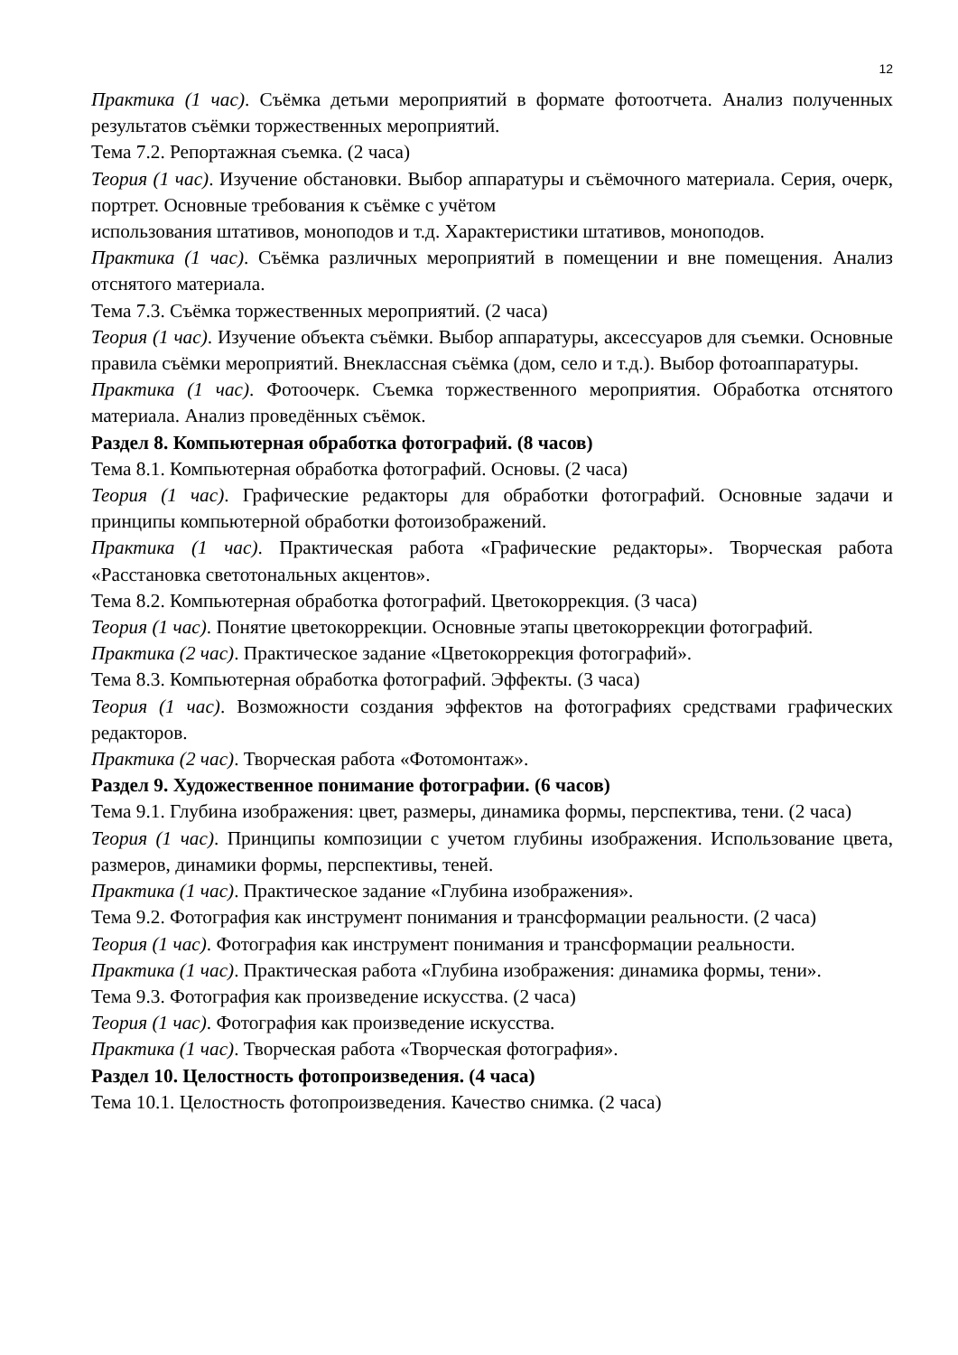12
Практика (1 час). Съёмка детьми мероприятий в формате фотоотчета. Анализ полученных результатов съёмки торжественных мероприятий.
Тема 7.2. Репортажная съемка. (2 часа)
Теория (1 час). Изучение обстановки. Выбор аппаратуры и съёмочного материала. Серия, очерк, портрет. Основные требования к съёмке с учётом
использования штативов, моноподов и т.д. Характеристики штативов, моноподов.
Практика (1 час). Съёмка различных мероприятий в помещении и вне помещения. Анализ отснятого материала.
Тема 7.3. Съёмка торжественных мероприятий. (2 часа)
Теория (1 час). Изучение объекта съёмки. Выбор аппаратуры, аксессуаров для съемки. Основные правила съёмки мероприятий. Внеклассная съёмка (дом, село и т.д.). Выбор фотоаппаратуры.
Практика (1 час). Фотоочерк. Съемка торжественного мероприятия. Обработка отснятого материала. Анализ проведённых съёмок.
Раздел 8. Компьютерная обработка фотографий. (8 часов)
Тема 8.1. Компьютерная обработка фотографий. Основы. (2 часа)
Теория (1 час). Графические редакторы для обработки фотографий. Основные задачи и принципы компьютерной обработки фотоизображений.
Практика (1 час). Практическая работа «Графические редакторы». Творческая работа «Расстановка светотональных акцентов».
Тема 8.2. Компьютерная обработка фотографий. Цветокоррекция. (3 часа)
Теория (1 час). Понятие цветокоррекции. Основные этапы цветокоррекции фотографий.
Практика (2 час). Практическое задание «Цветокоррекция фотографий».
Тема 8.3. Компьютерная обработка фотографий. Эффекты. (3 часа)
Теория (1 час). Возможности создания эффектов на фотографиях средствами графических редакторов.
Практика (2 час). Творческая работа «Фотомонтаж».
Раздел 9. Художественное понимание фотографии. (6 часов)
Тема 9.1. Глубина изображения: цвет, размеры, динамика формы, перспектива, тени. (2 часа)
Теория (1 час). Принципы композиции с учетом глубины изображения. Использование цвета, размеров, динамики формы, перспективы, теней.
Практика (1 час). Практическое задание «Глубина изображения».
Тема 9.2. Фотография как инструмент понимания и трансформации реальности. (2 часа)
Теория (1 час). Фотография как инструмент понимания и трансформации реальности.
Практика (1 час). Практическая работа «Глубина изображения: динамика формы, тени».
Тема 9.3. Фотография как произведение искусства. (2 часа)
Теория (1 час). Фотография как произведение искусства.
Практика (1 час). Творческая работа «Творческая фотография».
Раздел 10. Целостность фотопроизведения. (4 часа)
Тема 10.1. Целостность фотопроизведения. Качество снимка. (2 часа)